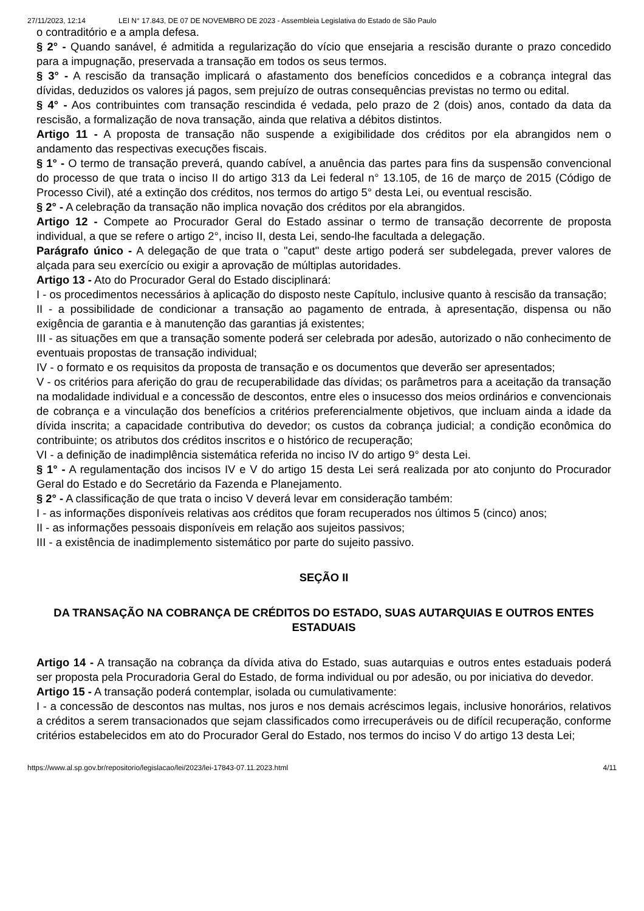27/11/2023, 12:14 LEI N° 17.843, DE 07 DE NOVEMBRO DE 2023 - Assembleia Legislativa do Estado de São Paulo
o contraditório e a ampla defesa.
§ 2° - Quando sanável, é admitida a regularização do vício que ensejaria a rescisão durante o prazo concedido para a impugnação, preservada a transação em todos os seus termos.
§ 3° - A rescisão da transação implicará o afastamento dos benefícios concedidos e a cobrança integral das dívidas, deduzidos os valores já pagos, sem prejuízo de outras consequências previstas no termo ou edital.
§ 4° - Aos contribuintes com transação rescindida é vedada, pelo prazo de 2 (dois) anos, contado da data da rescisão, a formalização de nova transação, ainda que relativa a débitos distintos.
Artigo 11 - A proposta de transação não suspende a exigibilidade dos créditos por ela abrangidos nem o andamento das respectivas execuções fiscais.
§ 1° - O termo de transação preverá, quando cabível, a anuência das partes para fins da suspensão convencional do processo de que trata o inciso II do artigo 313 da Lei federal n° 13.105, de 16 de março de 2015 (Código de Processo Civil), até a extinção dos créditos, nos termos do artigo 5° desta Lei, ou eventual rescisão.
§ 2° - A celebração da transação não implica novação dos créditos por ela abrangidos.
Artigo 12 - Compete ao Procurador Geral do Estado assinar o termo de transação decorrente de proposta individual, a que se refere o artigo 2°, inciso II, desta Lei, sendo-lhe facultada a delegação.
Parágrafo único - A delegação de que trata o "caput" deste artigo poderá ser subdelegada, prever valores de alçada para seu exercício ou exigir a aprovação de múltiplas autoridades.
Artigo 13 - Ato do Procurador Geral do Estado disciplinará:
I - os procedimentos necessários à aplicação do disposto neste Capítulo, inclusive quanto à rescisão da transação;
II - a possibilidade de condicionar a transação ao pagamento de entrada, à apresentação, dispensa ou não exigência de garantia e à manutenção das garantias já existentes;
III - as situações em que a transação somente poderá ser celebrada por adesão, autorizado o não conhecimento de eventuais propostas de transação individual;
IV - o formato e os requisitos da proposta de transação e os documentos que deverão ser apresentados;
V - os critérios para aferição do grau de recuperabilidade das dívidas; os parâmetros para a aceitação da transação na modalidade individual e a concessão de descontos, entre eles o insucesso dos meios ordinários e convencionais de cobrança e a vinculação dos benefícios a critérios preferencialmente objetivos, que incluam ainda a idade da dívida inscrita; a capacidade contributiva do devedor; os custos da cobrança judicial; a condição econômica do contribuinte; os atributos dos créditos inscritos e o histórico de recuperação;
VI - a definição de inadimplência sistemática referida no inciso IV do artigo 9° desta Lei.
§ 1° - A regulamentação dos incisos IV e V do artigo 15 desta Lei será realizada por ato conjunto do Procurador Geral do Estado e do Secretário da Fazenda e Planejamento.
§ 2° - A classificação de que trata o inciso V deverá levar em consideração também:
I - as informações disponíveis relativas aos créditos que foram recuperados nos últimos 5 (cinco) anos;
II - as informações pessoais disponíveis em relação aos sujeitos passivos;
III - a existência de inadimplemento sistemático por parte do sujeito passivo.
SEÇÃO II
DA TRANSAÇÃO NA COBRANÇA DE CRÉDITOS DO ESTADO, SUAS AUTARQUIAS E OUTROS ENTES ESTADUAIS
Artigo 14 - A transação na cobrança da dívida ativa do Estado, suas autarquias e outros entes estaduais poderá ser proposta pela Procuradoria Geral do Estado, de forma individual ou por adesão, ou por iniciativa do devedor.
Artigo 15 - A transação poderá contemplar, isolada ou cumulativamente:
I - a concessão de descontos nas multas, nos juros e nos demais acréscimos legais, inclusive honorários, relativos a créditos a serem transacionados que sejam classificados como irrecuperáveis ou de difícil recuperação, conforme critérios estabelecidos em ato do Procurador Geral do Estado, nos termos do inciso V do artigo 13 desta Lei;
https://www.al.sp.gov.br/repositorio/legislacao/lei/2023/lei-17843-07.11.2023.html 4/11